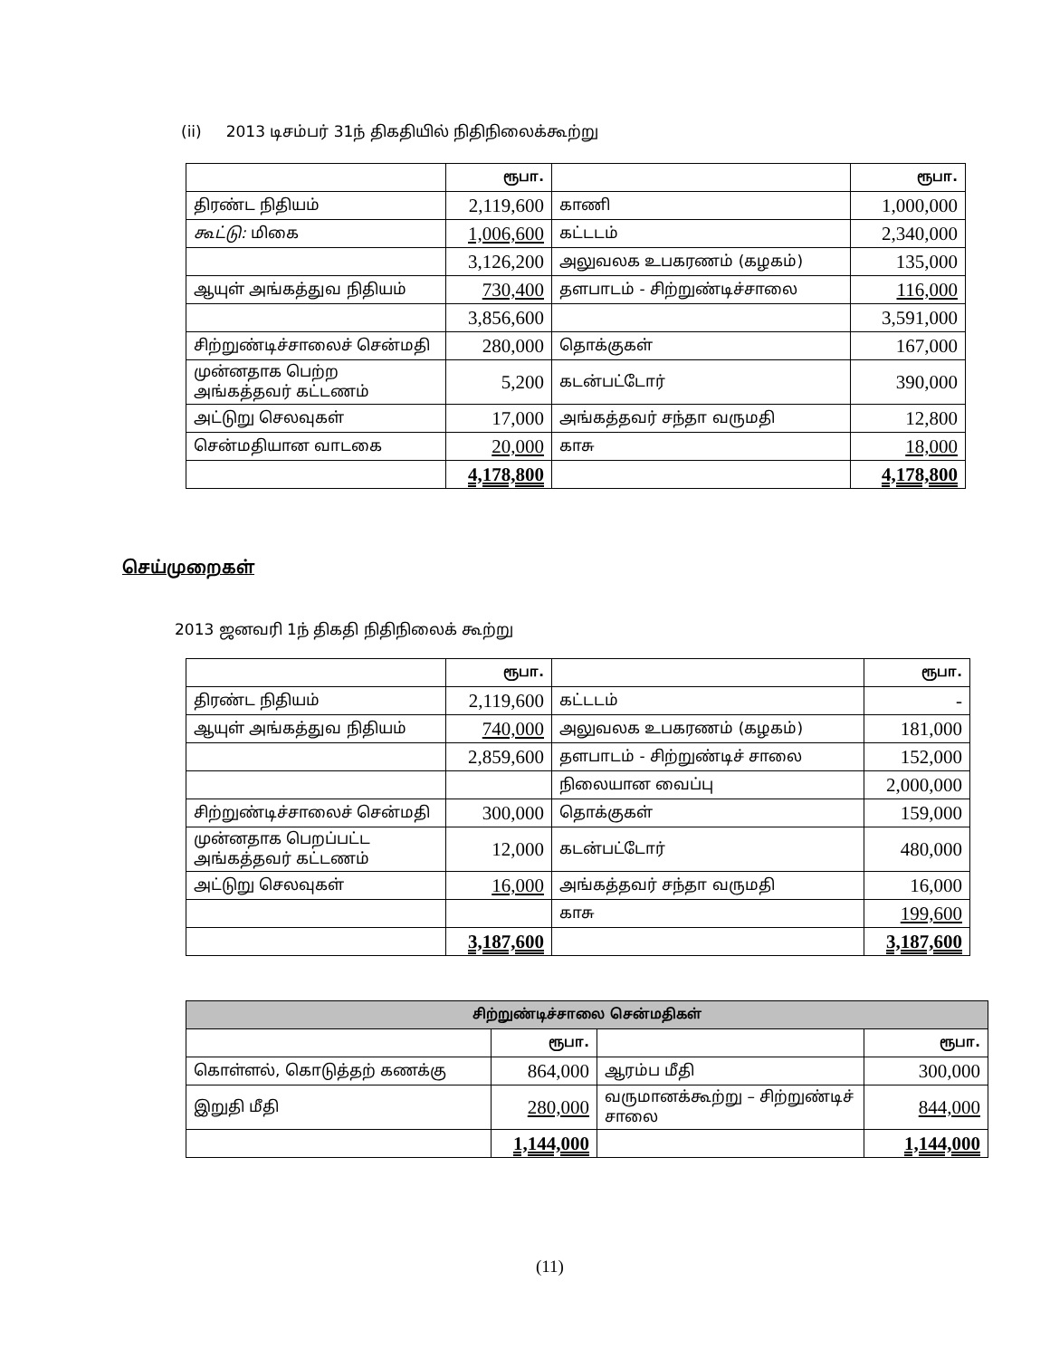(ii) 2013 டிசம்பர் 31ந் திகதியில் நிதிநிலைக்கூற்று
| | ரூபா. | | ரூபா. |
| திரண்ட நிதியம் | 2,119,600 | காணி | 1,000,000 |
| கூட்டு: மிகை | 1,006,600 | கட்டடம் | 2,340,000 |
| | 3,126,200 | அலுவலக உபகரணம் (கழகம்) | 135,000 |
| ஆயுள் அங்கத்துவ நிதியம் | 730,400 | தளபாடம் - சிற்றுண்டிச்சாலை | 116,000 |
| | 3,856,600 | | 3,591,000 |
| சிற்றுண்டிச்சாலைச் சென்மதி | 280,000 | தொக்குகள் | 167,000 |
| முன்னதாக பெற்ற அங்கத்தவர் கட்டணம் | 5,200 | கடன்பட்டோர் | 390,000 |
| அட்டுறு செலவுகள் | 17,000 | அங்கத்தவர் சந்தா வருமதி | 12,800 |
| சென்மதியான வாடகை | 20,000 | காசு | 18,000 |
| | 4,178,800 | | 4,178,800 |
செய்முறைகள்
2013 ஜனவரி 1ந் திகதி நிதிநிலைக் கூற்று
| | ரூபா. | | ரூபா. |
| திரண்ட நிதியம் | 2,119,600 | கட்டடம் | - |
| ஆயுள் அங்கத்துவ நிதியம் | 740,000 | அலுவலக உபகரணம் (கழகம்) | 181,000 |
| | 2,859,600 | தளபாடம் - சிற்றுண்டிச் சாலை | 152,000 |
| | | நிலையான வைப்பு | 2,000,000 |
| சிற்றுண்டிச்சாலைச் சென்மதி | 300,000 | தொக்குகள் | 159,000 |
| முன்னதாக பெறப்பட்ட அங்கத்தவர் கட்டணம் | 12,000 | கடன்பட்டோர் | 480,000 |
| அட்டுறு செலவுகள் | 16,000 | அங்கத்தவர் சந்தா வருமதி | 16,000 |
| | | காசு | 199,600 |
| | 3,187,600 | | 3,187,600 |
| சிற்றுண்டிச்சாலை சென்மதிகள் | | | |
| --- | --- | --- | --- |
| | ரூபா. | | ரூபா. |
| கொள்ளல், கொடுத்தற் கணக்கு | 864,000 | ஆரம்ப மீதி | 300,000 |
| இறுதி மீதி | 280,000 | வருமானக்கூற்று – சிற்றுண்டிச் சாலை | 844,000 |
| | 1,144,000 | | 1,144,000 |
(11)